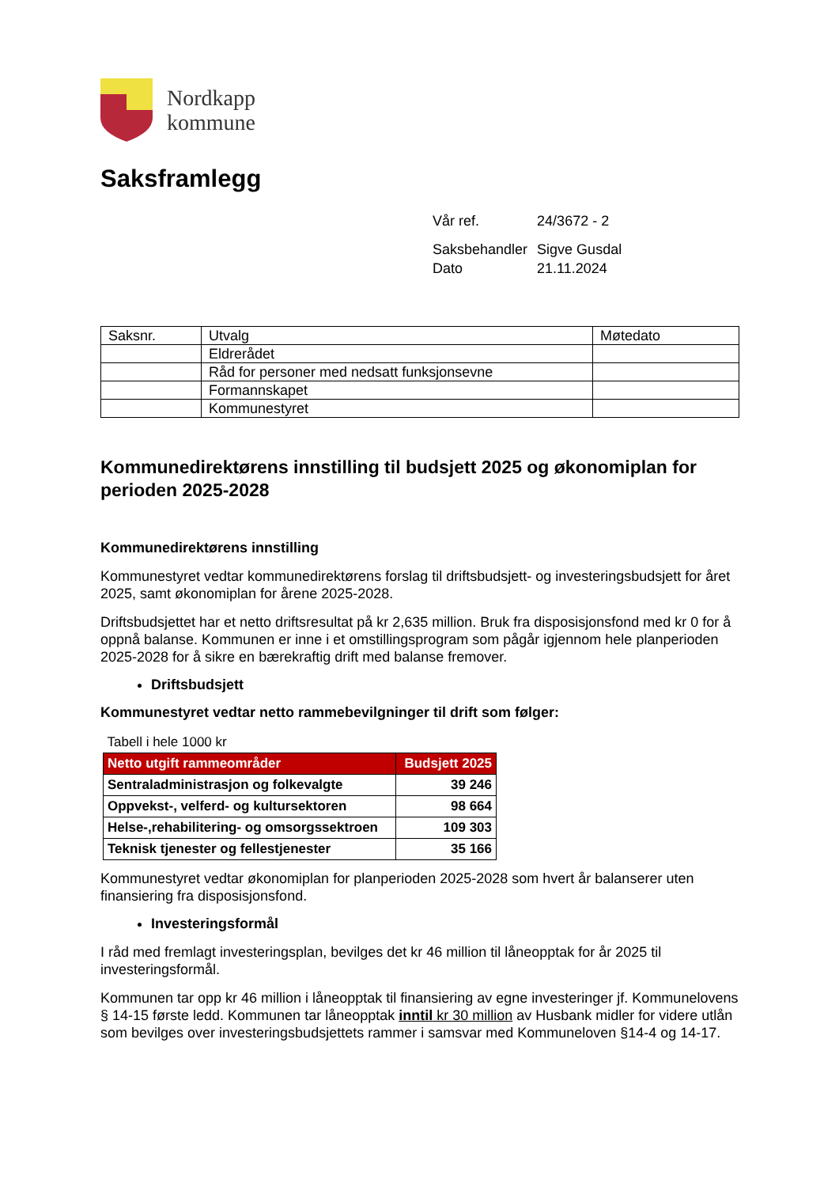Nordkapp
kommune
Saksframlegg
| Vår ref. | 24/3672 - 2 |
| Saksbehandler | Sigve Gusdal |
| Dato | 21.11.2024 |
| Saksnr. | Utvalg | Møtedato |
| | Eldrerådet | |
| | Råd for personer med nedsatt funksjonsevne | |
| | Formannskapet | |
| | Kommunestyret | |
Kommunedirektørens innstilling til budsjett 2025 og økonomiplan for perioden 2025-2028
Kommunedirektørens innstilling
Kommunestyret vedtar kommunedirektørens forslag til driftsbudsjett- og investeringsbudsjett for året 2025, samt økonomiplan for årene 2025-2028.
Driftsbudsjettet har et netto driftsresultat på kr 2,635 million. Bruk fra disposisjonsfond med kr 0 for å oppnå balanse. Kommunen er inne i et omstillingsprogram som pågår igjennom hele planperioden 2025-2028 for å sikre en bærekraftig drift med balanse fremover.
Driftsbudsjett
Kommunestyret vedtar netto rammebevilgninger til drift som følger:
| Tabell i hele 1000 kr | |
| Netto utgift rammeområder | Budsjett 2025 |
| Sentraladministrasjon og folkevalgte | 39 246 |
| Oppvekst-, velferd- og kultursektoren | 98 664 |
| Helse-,rehabilitering- og omsorgssektroen | 109 303 |
| Teknisk tjenester og fellestjenester | 35 166 |
Kommunestyret vedtar økonomiplan for planperioden 2025-2028 som hvert år balanserer uten finansiering fra disposisjonsfond.
Investeringsformål
I råd med fremlagt investeringsplan, bevilges det kr 46 million til låneopptak for år 2025 til investeringsformål.
Kommunen tar opp kr 46 million i låneopptak til finansiering av egne investeringer jf. Kommunelovens § 14-15 første ledd. Kommunen tar låneopptak inntil kr 30 million av Husbank midler for videre utlån som bevilges over investeringsbudsjettets rammer i samsvar med Kommuneloven §14-4 og 14-17.